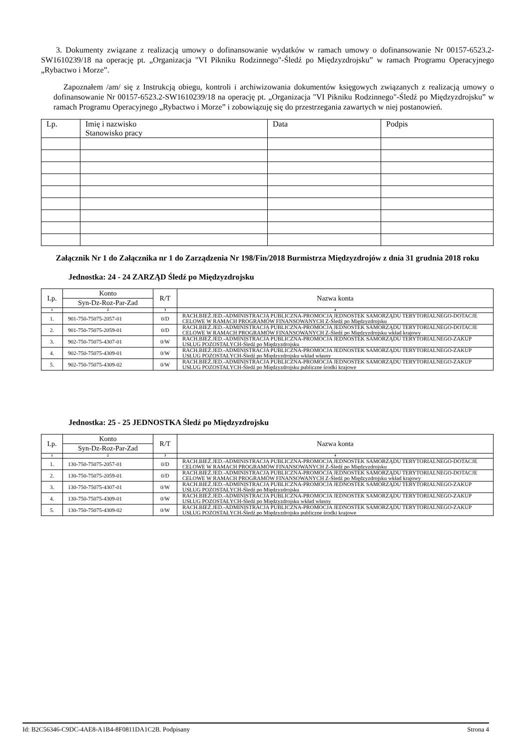3. Dokumenty związane z realizacją umowy o dofinansowanie wydatków w ramach umowy o dofinansowanie Nr 00157-6523.2-SW1610239/18 na operację pt. „Organizacja "VI Pikniku Rodzinnego"-Śledź po Międzyzdrojsku” w ramach Programu Operacyjnego „Rybactwo i Morze”.
Zapoznałem /am/ się z Instrukcją obiegu, kontroli i archiwizowania dokumentów księgowych związanych z realizacją umowy o dofinansowanie Nr 00157-6523.2-SW1610239/18 na operację pt. „Organizacja "VI Pikniku Rodzinnego"-Śledź po Międzyzdrojsku” w ramach Programu Operacyjnego „Rybactwo i Morze” i zobowiązuję się do przestrzegania zawartych w niej postanowień.
| Lp. | Imię i nazwisko Stanowisko pracy | Data | Podpis |
Załącznik Nr 1 do Załącznika nr 1 do Zarządzenia Nr 198/Fin/2018 Burmistrza Międzyzdrojów z dnia 31 grudnia 2018 roku
Jednostka: 24 - 24 ZARZĄD Śledź po Międzyzdrojsku
| Lp. | Konto | R/T | Nazwa konta |
| | Syn-Dz-Roz-Par-Zad | | |
| 1 | 2 | 3 | 4 |
| 1. | 901-750-75075-2057-01 | 0/D | RACH.BIEŻ.JED.-ADMINISTRACJA PUBLICZNA-PROMOCJA JEDNOSTEK SAMORZĄDU TERYTORIALNEGO-DOTACJE CELOWE W RAMACH PROGRAMÓW FINANSOWANYCH Z-Śledź po Międzyzdrojsku |
| 2. | 901-750-75075-2059-01 | 0/D | RACH.BIEŻ.JED.-ADMINISTRACJA PUBLICZNA-PROMOCJA JEDNOSTEK SAMORZĄDU TERYTORIALNEGO-DOTACJE CELOWE W RAMACH PROGRAMÓW FINANSOWANYCH Z-Śledź po Międzyzdrojsku wkład krajowy |
| 3. | 902-750-75075-4307-01 | 0/W | RACH.BIEŻ.JED.-ADMINISTRACJA PUBLICZNA-PROMOCJA JEDNOSTEK SAMORZĄDU TERYTORIALNEGO-ZAKUP USŁUG POZOSTAŁYCH-Śledź po Międzyzdrojsku |
| 4. | 902-750-75075-4309-01 | 0/W | RACH.BIEŻ.JED.-ADMINISTRACJA PUBLICZNA-PROMOCJA JEDNOSTEK SAMORZĄDU TERYTORIALNEGO-ZAKUP USŁUG POZOSTAŁYCH-Śledź po Międzyzdrojsku wkład własny |
| 5. | 902-750-75075-4309-02 | 0/W | RACH.BIEŻ.JED.-ADMINISTRACJA PUBLICZNA-PROMOCJA JEDNOSTEK SAMORZĄDU TERYTORIALNEGO-ZAKUP USŁUG POZOSTAŁYCH-Śledź po Międzyzdrojsku publiczne środki krajowe |
Jednostka: 25 - 25 JEDNOSTKA Śledź po Międzyzdrojsku
| Lp. | Konto | R/T | Nazwa konta |
| | Syn-Dz-Roz-Par-Zad | | |
| 1 | 2 | 3 | 4 |
| 1. | 130-750-75075-2057-01 | 0/D | RACH.BIEŻ.JED.-ADMINISTRACJA PUBLICZNA-PROMOCJA JEDNOSTEK SAMORZĄDU TERYTORIALNEGO-DOTACJE CELOWE W RAMACH PROGRAMÓW FINANSOWANYCH Z-Śledź po Międzyzdrojsku |
| 2. | 130-750-75075-2059-01 | 0/D | RACH.BIEŻ.JED.-ADMINISTRACJA PUBLICZNA-PROMOCJA JEDNOSTEK SAMORZĄDU TERYTORIALNEGO-DOTACJE CELOWE W RAMACH PROGRAMÓW FINANSOWANYCH Z-Śledź po Międzyzdrojsku wkład krajowy |
| 3. | 130-750-75075-4307-01 | 0/W | RACH.BIEŻ.JED.-ADMINISTRACJA PUBLICZNA-PROMOCJA JEDNOSTEK SAMORZĄDU TERYTORIALNEGO-ZAKUP USŁUG POZOSTAŁYCH-Śledź po Międzyzdrojsku |
| 4. | 130-750-75075-4309-01 | 0/W | RACH.BIEŻ.JED.-ADMINISTRACJA PUBLICZNA-PROMOCJA JEDNOSTEK SAMORZĄDU TERYTORIALNEGO-ZAKUP USŁUG POZOSTAŁYCH-Śledź po Międzyzdrojsku wkład własny |
| 5. | 130-750-75075-4309-02 | 0/W | RACH.BIEŻ.JED.-ADMINISTRACJA PUBLICZNA-PROMOCJA JEDNOSTEK SAMORZĄDU TERYTORIALNEGO-ZAKUP USŁUG POZOSTAŁYCH-Śledź po Międzyzdrojsku publiczne środki krajowe |
Id: B2C56346-C9DC-4AE8-A1B4-8F0811DA1C2B. Podpisany Strona 4